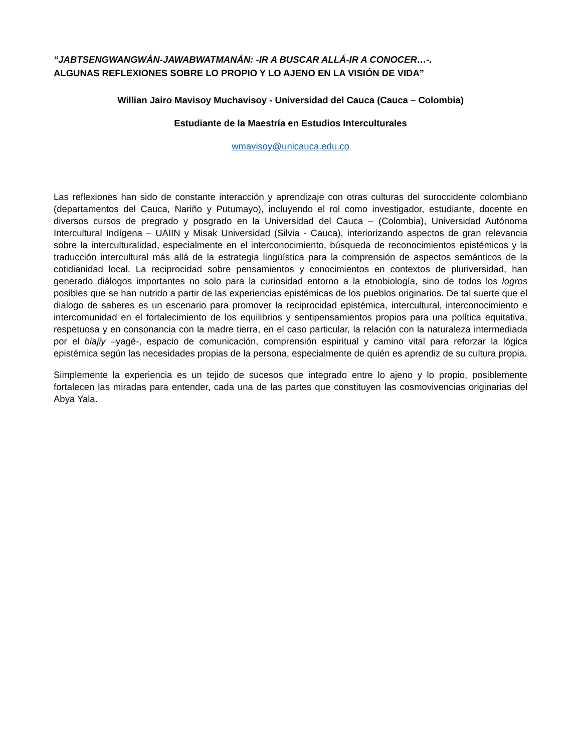“JABTSENGWANGWÁN-JAWABWATMANÁN: -IR A BUSCAR ALLÁ-IR A CONOCER…-.
ALGUNAS REFLEXIONES SOBRE LO PROPIO Y LO AJENO EN LA VISIÓN DE VIDA”
Willian Jairo Mavisoy Muchavisoy - Universidad del Cauca (Cauca – Colombia)
Estudiante de la Maestría en Estudios Interculturales
wmavisoy@unicauca.edu.co
Las reflexiones han sido de constante interacción y aprendizaje con otras culturas del suroccidente colombiano (departamentos del Cauca, Nariño y Putumayo), incluyendo el rol como investigador, estudiante, docente en diversos cursos de pregrado y posgrado en la Universidad del Cauca – (Colombia), Universidad Autónoma Intercultural Indígena – UAIIN y Misak Universidad (Silvia - Cauca), interiorizando aspectos de gran relevancia sobre la interculturalidad, especialmente en el interconocimiento, búsqueda de reconocimientos epistémicos y la traducción intercultural más allá de la estrategia lingüística para la comprensión de aspectos semánticos de la cotidianidad local. La reciprocidad sobre pensamientos y conocimientos en contextos de pluriversidad, han generado diálogos importantes no solo para la curiosidad entorno a la etnobiología, sino de todos los logros posibles que se han nutrido a partir de las experiencias epistémicas de los pueblos originarios. De tal suerte que el dialogo de saberes es un escenario para promover la reciprocidad epistémica, intercultural, interconocimiento e intercomunidad en el fortalecimiento de los equilibrios y sentipensamientos propios para una política equitativa, respetuosa y en consonancia con la madre tierra, en el caso particular, la relación con la naturaleza intermediada por el biajiy –yagé-, espacio de comunicación, comprensión espiritual y camino vital para reforzar la lógica epistémica según las necesidades propias de la persona, especialmente de quién es aprendiz de su cultura propia.
Simplemente la experiencia es un tejido de sucesos que integrado entre lo ajeno y lo propio, posiblemente fortalecen las miradas para entender, cada una de las partes que constituyen las cosmovivencias originarias del Abya Yala.